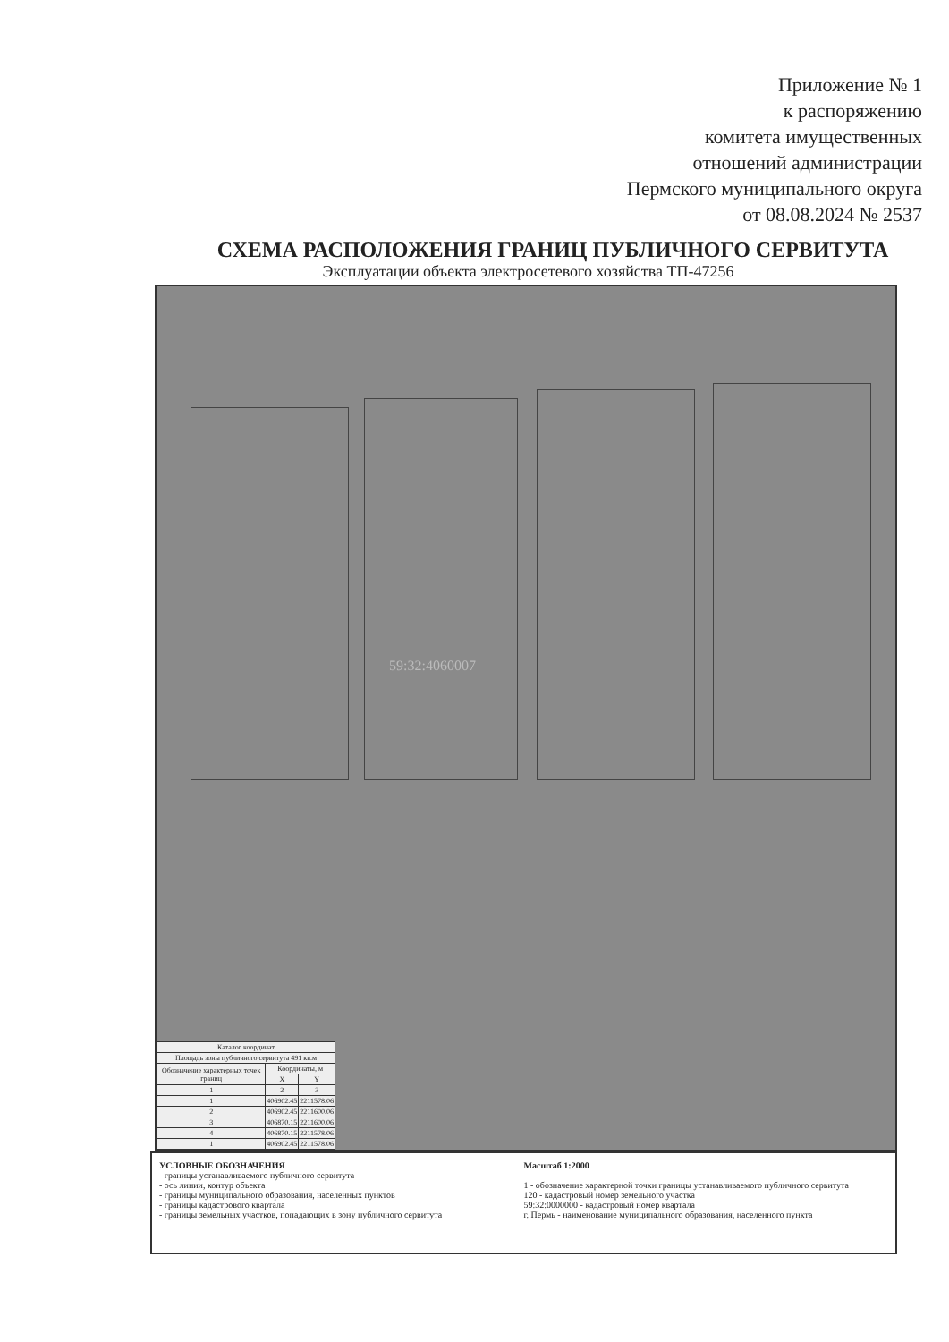Приложение № 1
к распоряжению
комитета имущественных
отношений администрации
Пермского муниципального округа
от 08.08.2024 № 2537
СХЕМА РАСПОЛОЖЕНИЯ ГРАНИЦ ПУБЛИЧНОГО СЕРВИТУТА
Эксплуатации объекта электросетевого хозяйства ТП-47256
59:32:4060007
| Каталог координат | | |
| --- | --- | --- |
| Площадь зоны публичного сервитута 491 кв.м | | |
| Обозначение характерных точек границ | Координаты, м | |
| | X | Y |
| 1 | 2 | 3 |
| 1 | 406902.45 | 2211578.06 |
| 2 | 406902.45 | 2211600.06 |
| 3 | 406870.15 | 2211600.06 |
| 4 | 406870.15 | 2211578.06 |
| 1 | 406902.45 | 2211578.06 |
УСЛОВНЫЕ ОБОЗНАЧЕНИЯ
- границы устанавливаемого публичного сервитута
- ось линии, контур объекта
- границы муниципального образования, населенных пунктов
- границы кадастрового квартала
- границы земельных участков, попадающих в зону публичного сервитута
Масштаб 1:2000
1 - обозначение характерной точки границы устанавливаемого публичного сервитута
120 - кадастровый номер земельного участка
59:32:0000000 - кадастровый номер квартала
г. Пермь - наименование муниципального образования, населенного пункта